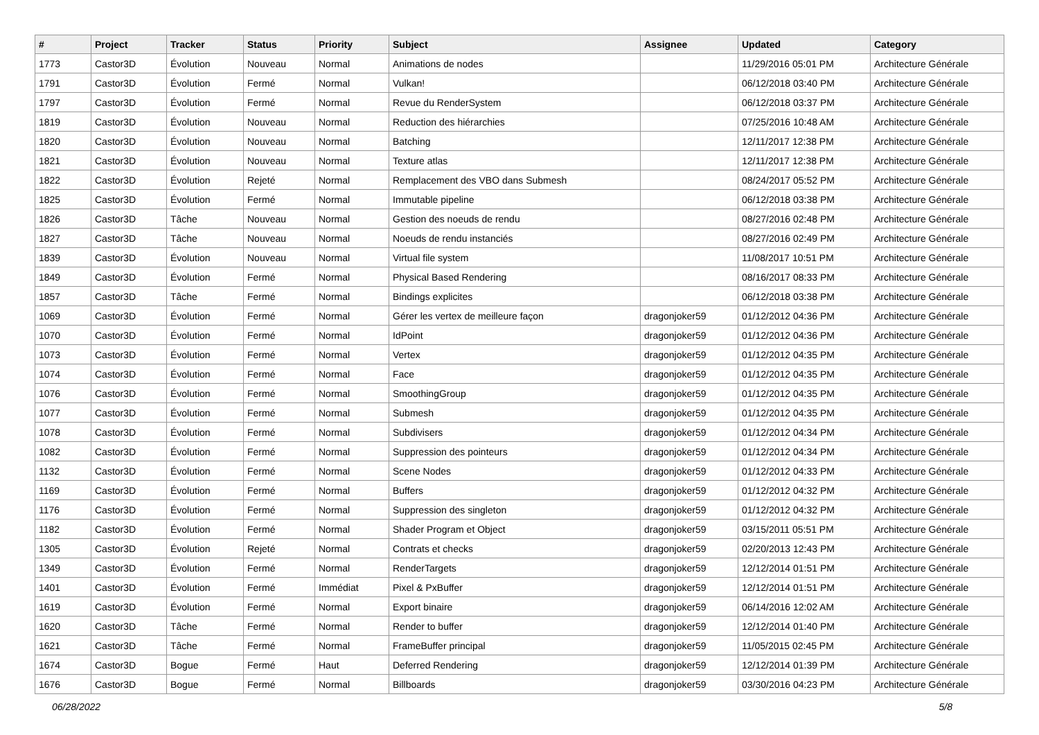| # | Project | Tracker | Status | Priority | Subject | Assignee | Updated | Category |
| --- | --- | --- | --- | --- | --- | --- | --- | --- |
| 1773 | Castor3D | Évolution | Nouveau | Normal | Animations de nodes | | 11/29/2016 05:01 PM | Architecture Générale |
| 1791 | Castor3D | Évolution | Fermé | Normal | Vulkan! | | 06/12/2018 03:40 PM | Architecture Générale |
| 1797 | Castor3D | Évolution | Fermé | Normal | Revue du RenderSystem | | 06/12/2018 03:37 PM | Architecture Générale |
| 1819 | Castor3D | Évolution | Nouveau | Normal | Reduction des hiérarchies | | 07/25/2016 10:48 AM | Architecture Générale |
| 1820 | Castor3D | Évolution | Nouveau | Normal | Batching | | 12/11/2017 12:38 PM | Architecture Générale |
| 1821 | Castor3D | Évolution | Nouveau | Normal | Texture atlas | | 12/11/2017 12:38 PM | Architecture Générale |
| 1822 | Castor3D | Évolution | Rejeté | Normal | Remplacement des VBO dans Submesh | | 08/24/2017 05:52 PM | Architecture Générale |
| 1825 | Castor3D | Évolution | Fermé | Normal | Immutable pipeline | | 06/12/2018 03:38 PM | Architecture Générale |
| 1826 | Castor3D | Tâche | Nouveau | Normal | Gestion des noeuds de rendu | | 08/27/2016 02:48 PM | Architecture Générale |
| 1827 | Castor3D | Tâche | Nouveau | Normal | Noeuds de rendu instanciés | | 08/27/2016 02:49 PM | Architecture Générale |
| 1839 | Castor3D | Évolution | Nouveau | Normal | Virtual file system | | 11/08/2017 10:51 PM | Architecture Générale |
| 1849 | Castor3D | Évolution | Fermé | Normal | Physical Based Rendering | | 08/16/2017 08:33 PM | Architecture Générale |
| 1857 | Castor3D | Tâche | Fermé | Normal | Bindings explicites | | 06/12/2018 03:38 PM | Architecture Générale |
| 1069 | Castor3D | Évolution | Fermé | Normal | Gérer les vertex de meilleure façon | dragonjoker59 | 01/12/2012 04:36 PM | Architecture Générale |
| 1070 | Castor3D | Évolution | Fermé | Normal | IdPoint | dragonjoker59 | 01/12/2012 04:36 PM | Architecture Générale |
| 1073 | Castor3D | Évolution | Fermé | Normal | Vertex | dragonjoker59 | 01/12/2012 04:35 PM | Architecture Générale |
| 1074 | Castor3D | Évolution | Fermé | Normal | Face | dragonjoker59 | 01/12/2012 04:35 PM | Architecture Générale |
| 1076 | Castor3D | Évolution | Fermé | Normal | SmoothingGroup | dragonjoker59 | 01/12/2012 04:35 PM | Architecture Générale |
| 1077 | Castor3D | Évolution | Fermé | Normal | Submesh | dragonjoker59 | 01/12/2012 04:35 PM | Architecture Générale |
| 1078 | Castor3D | Évolution | Fermé | Normal | Subdivisers | dragonjoker59 | 01/12/2012 04:34 PM | Architecture Générale |
| 1082 | Castor3D | Évolution | Fermé | Normal | Suppression des pointeurs | dragonjoker59 | 01/12/2012 04:34 PM | Architecture Générale |
| 1132 | Castor3D | Évolution | Fermé | Normal | Scene Nodes | dragonjoker59 | 01/12/2012 04:33 PM | Architecture Générale |
| 1169 | Castor3D | Évolution | Fermé | Normal | Buffers | dragonjoker59 | 01/12/2012 04:32 PM | Architecture Générale |
| 1176 | Castor3D | Évolution | Fermé | Normal | Suppression des singleton | dragonjoker59 | 01/12/2012 04:32 PM | Architecture Générale |
| 1182 | Castor3D | Évolution | Fermé | Normal | Shader Program et Object | dragonjoker59 | 03/15/2011 05:51 PM | Architecture Générale |
| 1305 | Castor3D | Évolution | Rejeté | Normal | Contrats et checks | dragonjoker59 | 02/20/2013 12:43 PM | Architecture Générale |
| 1349 | Castor3D | Évolution | Fermé | Normal | RenderTargets | dragonjoker59 | 12/12/2014 01:51 PM | Architecture Générale |
| 1401 | Castor3D | Évolution | Fermé | Immédiat | Pixel & PxBuffer | dragonjoker59 | 12/12/2014 01:51 PM | Architecture Générale |
| 1619 | Castor3D | Évolution | Fermé | Normal | Export binaire | dragonjoker59 | 06/14/2016 12:02 AM | Architecture Générale |
| 1620 | Castor3D | Tâche | Fermé | Normal | Render to buffer | dragonjoker59 | 12/12/2014 01:40 PM | Architecture Générale |
| 1621 | Castor3D | Tâche | Fermé | Normal | FrameBuffer principal | dragonjoker59 | 11/05/2015 02:45 PM | Architecture Générale |
| 1674 | Castor3D | Bogue | Fermé | Haut | Deferred Rendering | dragonjoker59 | 12/12/2014 01:39 PM | Architecture Générale |
| 1676 | Castor3D | Bogue | Fermé | Normal | Billboards | dragonjoker59 | 03/30/2016 04:23 PM | Architecture Générale |
06/28/2022 5/8